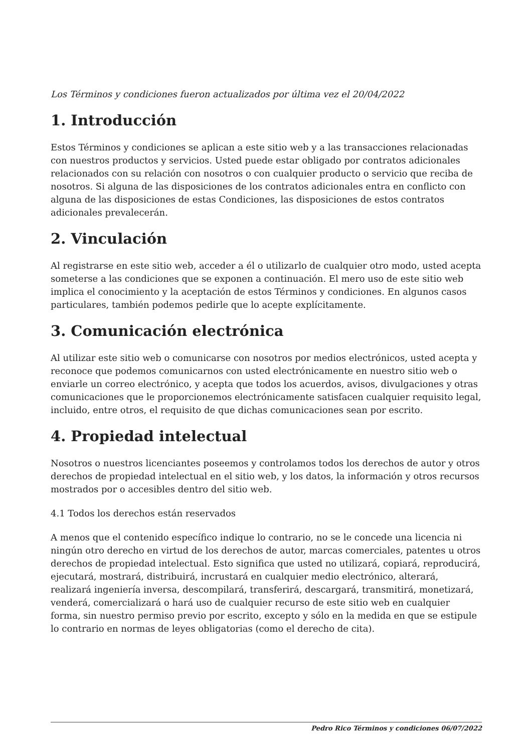Los Términos y condiciones fueron actualizados por última vez el 20/04/2022
1. Introducción
Estos Términos y condiciones se aplican a este sitio web y a las transacciones relacionadas con nuestros productos y servicios. Usted puede estar obligado por contratos adicionales relacionados con su relación con nosotros o con cualquier producto o servicio que reciba de nosotros. Si alguna de las disposiciones de los contratos adicionales entra en conflicto con alguna de las disposiciones de estas Condiciones, las disposiciones de estos contratos adicionales prevalecerán.
2. Vinculación
Al registrarse en este sitio web, acceder a él o utilizarlo de cualquier otro modo, usted acepta someterse a las condiciones que se exponen a continuación. El mero uso de este sitio web implica el conocimiento y la aceptación de estos Términos y condiciones. En algunos casos particulares, también podemos pedirle que lo acepte explícitamente.
3. Comunicación electrónica
Al utilizar este sitio web o comunicarse con nosotros por medios electrónicos, usted acepta y reconoce que podemos comunicarnos con usted electrónicamente en nuestro sitio web o enviarle un correo electrónico, y acepta que todos los acuerdos, avisos, divulgaciones y otras comunicaciones que le proporcionemos electrónicamente satisfacen cualquier requisito legal, incluido, entre otros, el requisito de que dichas comunicaciones sean por escrito.
4. Propiedad intelectual
Nosotros o nuestros licenciantes poseemos y controlamos todos los derechos de autor y otros derechos de propiedad intelectual en el sitio web, y los datos, la información y otros recursos mostrados por o accesibles dentro del sitio web.
4.1 Todos los derechos están reservados
A menos que el contenido específico indique lo contrario, no se le concede una licencia ni ningún otro derecho en virtud de los derechos de autor, marcas comerciales, patentes u otros derechos de propiedad intelectual. Esto significa que usted no utilizará, copiará, reproducirá, ejecutará, mostrará, distribuirá, incrustará en cualquier medio electrónico, alterará, realizará ingeniería inversa, descompilará, transferirá, descargará, transmitirá, monetizará, venderá, comercializará o hará uso de cualquier recurso de este sitio web en cualquier forma, sin nuestro permiso previo por escrito, excepto y sólo en la medida en que se estipule lo contrario en normas de leyes obligatorias (como el derecho de cita).
Pedro Rico Términos y condiciones 06/07/2022